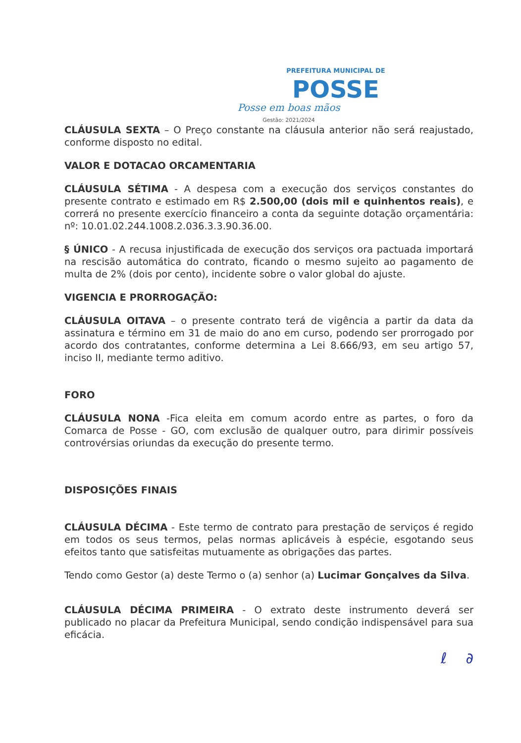PREFEITURA MUNICIPAL DE
POSSE
Posse em boas mãos
Gestão: 2021/2024
CLÁUSULA SEXTA – O Preço constante na cláusula anterior não será reajustado, conforme disposto no edital.
VALOR E DOTACAO ORCAMENTARIA
CLÁUSULA SÉTIMA - A despesa com a execução dos serviços constantes do presente contrato e estimado em R$ 2.500,00 (dois mil e quinhentos reais), e correrá no presente exercício financeiro a conta da seguinte dotação orçamentária: nº: 10.01.02.244.1008.2.036.3.3.90.36.00.
§ ÚNICO - A recusa injustificada de execução dos serviços ora pactuada importará na rescisão automática do contrato, ficando o mesmo sujeito ao pagamento de multa de 2% (dois por cento), incidente sobre o valor global do ajuste.
VIGENCIA E PRORROGAÇÃO:
CLÁUSULA OITAVA – o presente contrato terá de vigência a partir da data da assinatura e término em 31 de maio do ano em curso, podendo ser prorrogado por acordo dos contratantes, conforme determina a Lei 8.666/93, em seu artigo 57, inciso II, mediante termo aditivo.
FORO
CLÁUSULA NONA -Fica eleita em comum acordo entre as partes, o foro da Comarca de Posse - GO, com exclusão de qualquer outro, para dirimir possíveis controvérsias oriundas da execução do presente termo.
DISPOSIÇÕES FINAIS
CLÁUSULA DÉCIMA - Este termo de contrato para prestação de serviços é regido em todos os seus termos, pelas normas aplicáveis à espécie, esgotando seus efeitos tanto que satisfeitas mutuamente as obrigações das partes.
Tendo como Gestor (a) deste Termo o (a) senhor (a) Lucimar Gonçalves da Silva.
CLÁUSULA DÉCIMA PRIMEIRA - O extrato deste instrumento deverá ser publicado no placar da Prefeitura Municipal, sendo condição indispensável para sua eficácia.
ℓ ∂